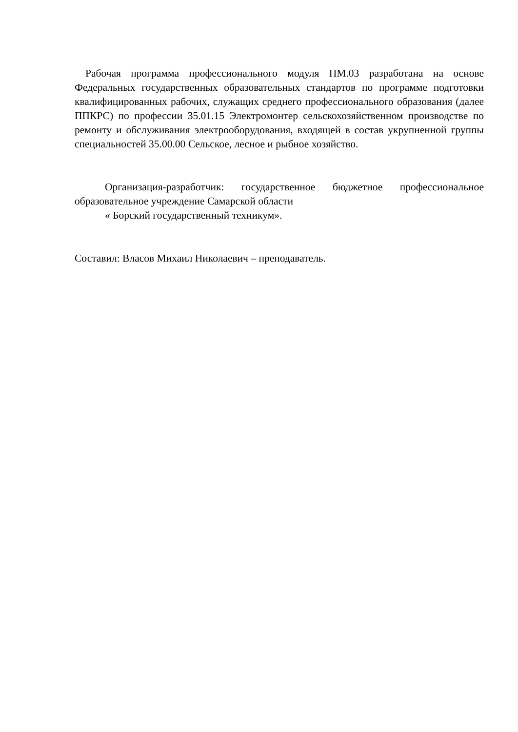Рабочая программа профессионального модуля ПМ.03 разработана на основе Федеральных государственных образовательных стандартов по программе подготовки квалифицированных рабочих, служащих среднего профессионального образования (далее ППКРС) по профессии 35.01.15 Электромонтер сельскохозяйственном производстве по ремонту и обслуживания электрооборудования, входящей в состав укрупненной группы специальностей 35.00.00 Сельское, лесное и рыбное хозяйство.
Организация-разработчик: государственное бюджетное профессиональное образовательное учреждение Самарской области
« Борский государственный техникум».
Составил: Власов Михаил Николаевич – преподаватель.